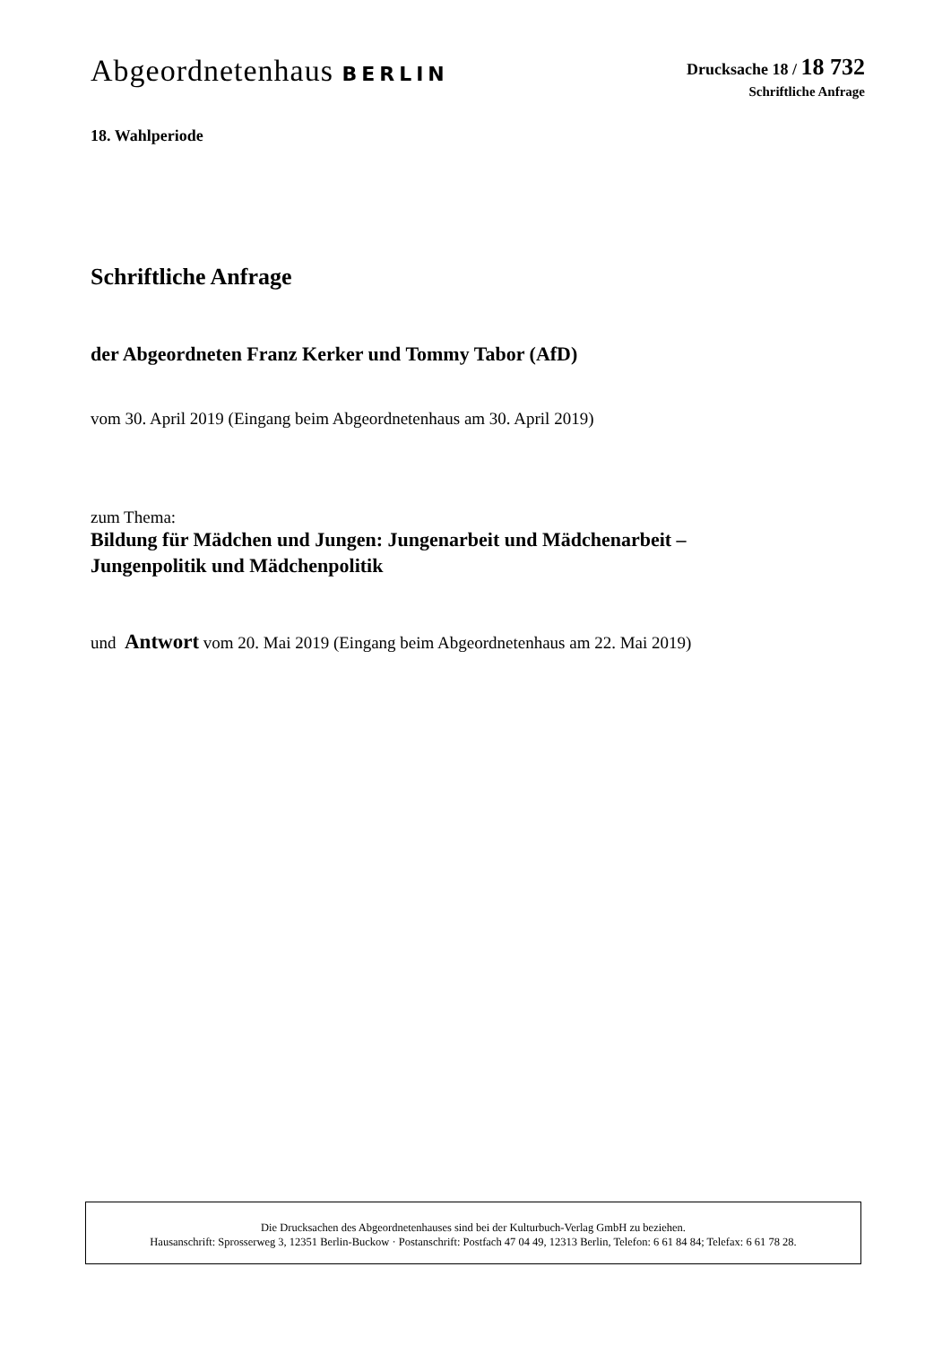Abgeordnetenhaus BERLIN
Drucksache 18 / 18 732
Schriftliche Anfrage
18. Wahlperiode
Schriftliche Anfrage
der Abgeordneten Franz Kerker und Tommy Tabor (AfD)
vom 30. April 2019 (Eingang beim Abgeordnetenhaus am 30. April 2019)
zum Thema:
Bildung für Mädchen und Jungen: Jungenarbeit und Mädchenarbeit –
Jungenpolitik und Mädchenpolitik
und Antwort vom 20. Mai 2019 (Eingang beim Abgeordnetenhaus am 22. Mai 2019)
Die Drucksachen des Abgeordnetenhauses sind bei der Kulturbuch-Verlag GmbH zu beziehen.
Hausanschrift: Sprosserweg 3, 12351 Berlin-Buckow · Postanschrift: Postfach 47 04 49, 12313 Berlin, Telefon: 6 61 84 84; Telefax: 6 61 78 28.